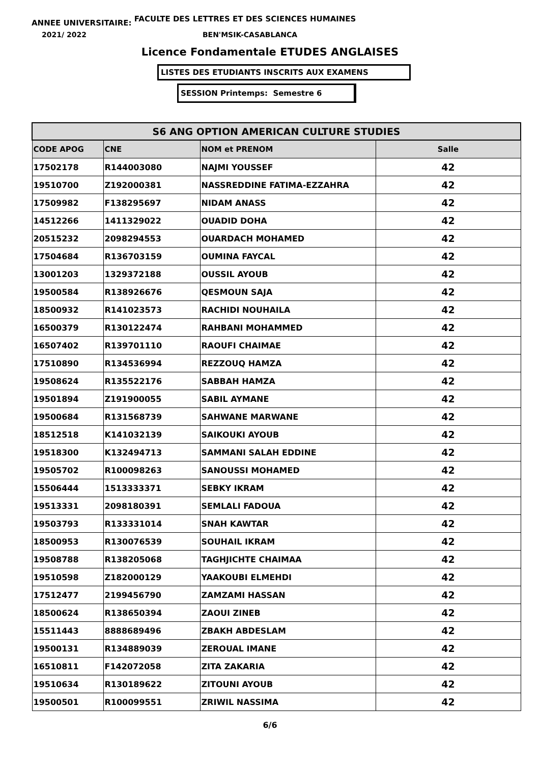ANNEE UNIVERSITAIRE: FACULTE DES LETTRES ET DES SCIENCES HUMAINES
2021/ 2022 BEN'MSIK-CASABLANCA
Licence Fondamentale ETUDES ANGLAISES
LISTES DES ETUDIANTS INSCRITS AUX EXAMENS
SESSION Printemps: Semestre 6
| S6 ANG OPTION AMERICAN CULTURE STUDIES | | | |
| --- | --- | --- | --- |
| CODE APOG | CNE | NOM et PRENOM | Salle |
| 17502178 | R144003080 | NAJMI YOUSSEF | 42 |
| 19510700 | Z192000381 | NASSREDDINE FATIMA-EZZAHRA | 42 |
| 17509982 | F138295697 | NIDAM ANASS | 42 |
| 14512266 | 1411329022 | OUADID DOHA | 42 |
| 20515232 | 2098294553 | OUARDACH MOHAMED | 42 |
| 17504684 | R136703159 | OUMINA FAYCAL | 42 |
| 13001203 | 1329372188 | OUSSIL AYOUB | 42 |
| 19500584 | R138926676 | QESMOUN SAJA | 42 |
| 18500932 | R141023573 | RACHIDI NOUHAILA | 42 |
| 16500379 | R130122474 | RAHBANI MOHAMMED | 42 |
| 16507402 | R139701110 | RAOUFI CHAIMAE | 42 |
| 17510890 | R134536994 | REZZOUQ HAMZA | 42 |
| 19508624 | R135522176 | SABBAH HAMZA | 42 |
| 19501894 | Z191900055 | SABIL AYMANE | 42 |
| 19500684 | R131568739 | SAHWANE MARWANE | 42 |
| 18512518 | K141032139 | SAIKOUKI AYOUB | 42 |
| 19518300 | K132494713 | SAMMANI SALAH EDDINE | 42 |
| 19505702 | R100098263 | SANOUSSI MOHAMED | 42 |
| 15506444 | 1513333371 | SEBKY IKRAM | 42 |
| 19513331 | 2098180391 | SEMLALI FADOUA | 42 |
| 19503793 | R133331014 | SNAH KAWTAR | 42 |
| 18500953 | R130076539 | SOUHAIL IKRAM | 42 |
| 19508788 | R138205068 | TAGHJICHTE CHAIMAA | 42 |
| 19510598 | Z182000129 | YAAKOUBI ELMEHDI | 42 |
| 17512477 | 2199456790 | ZAMZAMI HASSAN | 42 |
| 18500624 | R138650394 | ZAOUI ZINEB | 42 |
| 15511443 | 8888689496 | ZBAKH ABDESLAM | 42 |
| 19500131 | R134889039 | ZEROUAL IMANE | 42 |
| 16510811 | F142072058 | ZITA ZAKARIA | 42 |
| 19510634 | R130189622 | ZITOUNI AYOUB | 42 |
| 19500501 | R100099551 | ZRIWIL NASSIMA | 42 |
6/6